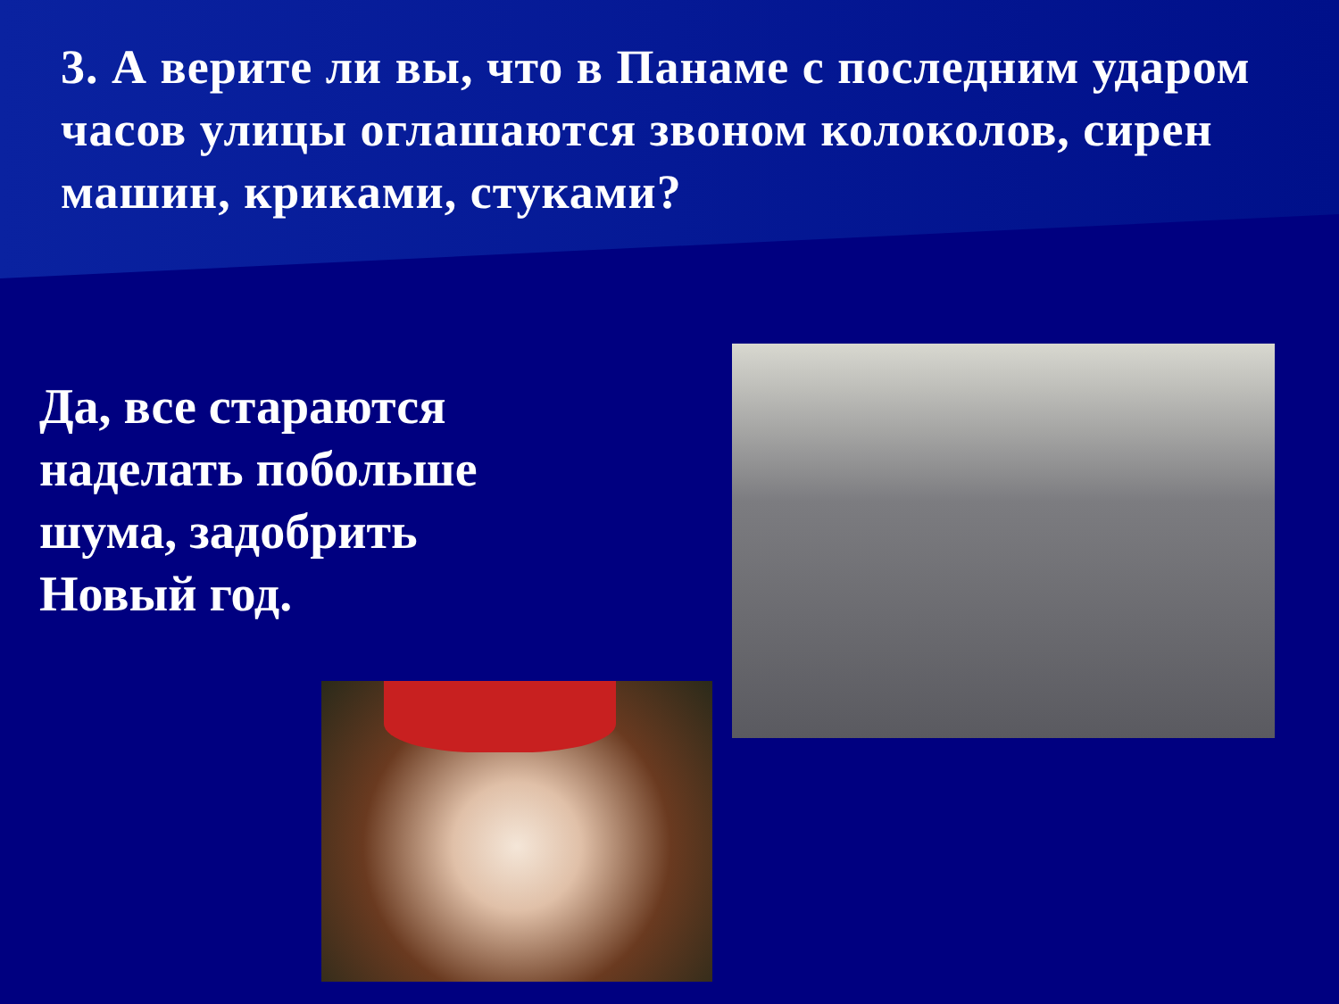3. А верите ли вы, что в Панаме с последним ударом часов улицы оглашаются звоном колоколов, сирен машин, криками, стуками?
Да, все стараются наделать побольше шума, задобрить Новый год.